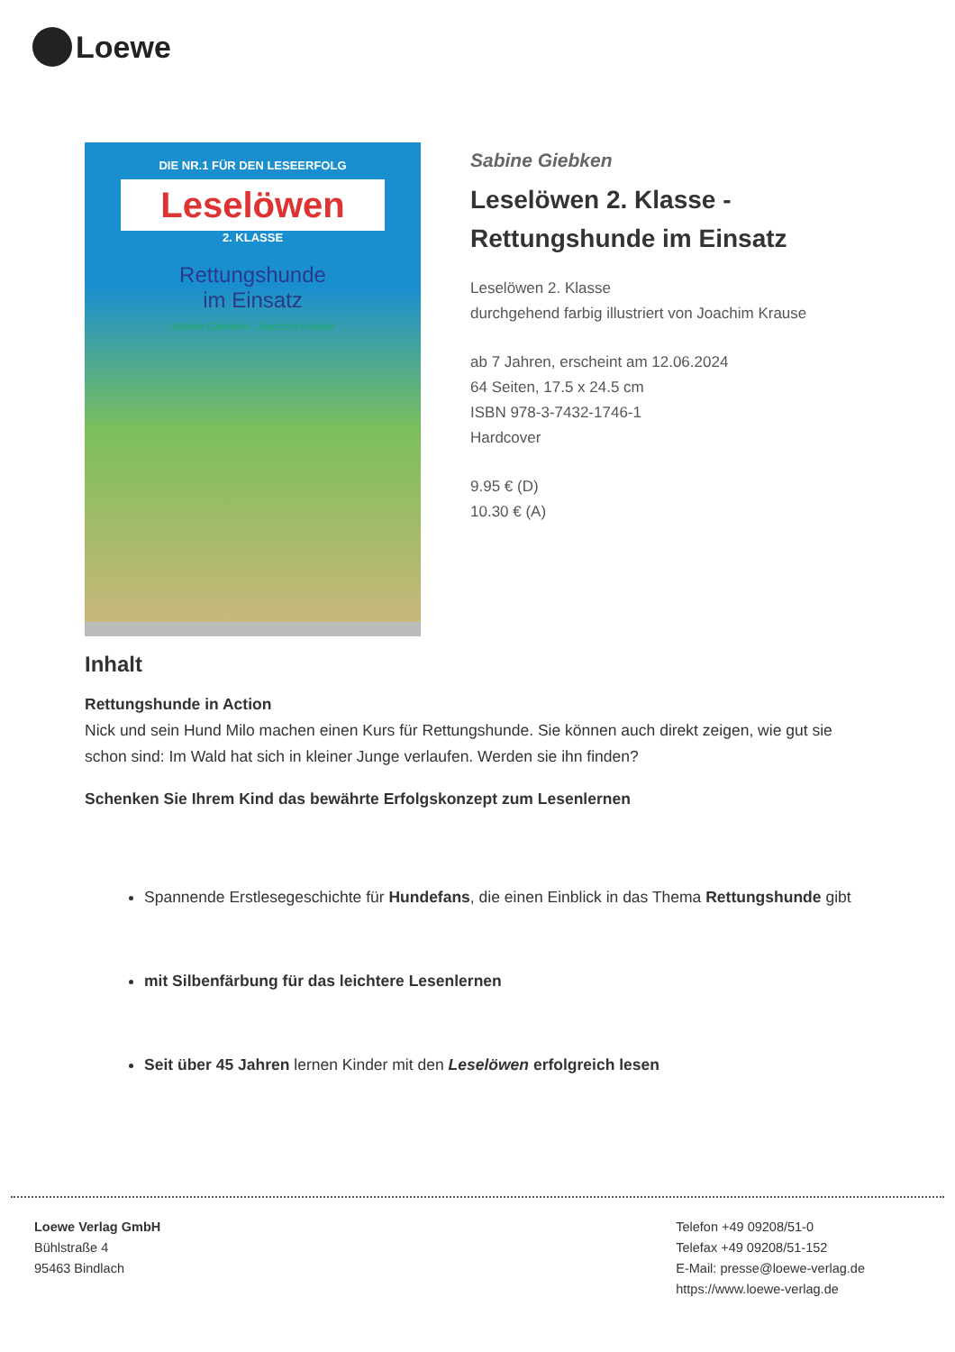Loewe
DIE NR.1 FÜR DEN LESEERFOLG
Leselöwen
2. KLASSE
Rettungshunde
im Einsatz
Sabine Giebken · Joachim Krause
Sabine Giebken
Leselöwen 2. Klasse - Rettungshunde im Einsatz
Leselöwen 2. Klasse
durchgehend farbig illustriert von Joachim Krause
ab 7 Jahren, erscheint am 12.06.2024
64 Seiten, 17.5 x 24.5 cm
ISBN 978-3-7432-1746-1
Hardcover
9.95 € (D)
10.30 € (A)
Inhalt
Rettungshunde in Action
Nick und sein Hund Milo machen einen Kurs für Rettungshunde. Sie können auch direkt zeigen, wie gut sie schon sind: Im Wald hat sich in kleiner Junge verlaufen. Werden sie ihn finden?
Schenken Sie Ihrem Kind das bewährte Erfolgskonzept zum Lesenlernen
Spannende Erstlesegeschichte für Hundefans, die einen Einblick in das Thema Rettungshunde gibt
mit Silbenfärbung für das leichtere Lesenlernen
Seit über 45 Jahren lernen Kinder mit den Leselöwen erfolgreich lesen
Loewe Verlag GmbH
Bühlstraße 4
95463 Bindlach
Telefon +49 09208/51-0
Telefax +49 09208/51-152
E-Mail: presse@loewe-verlag.de
https://www.loewe-verlag.de